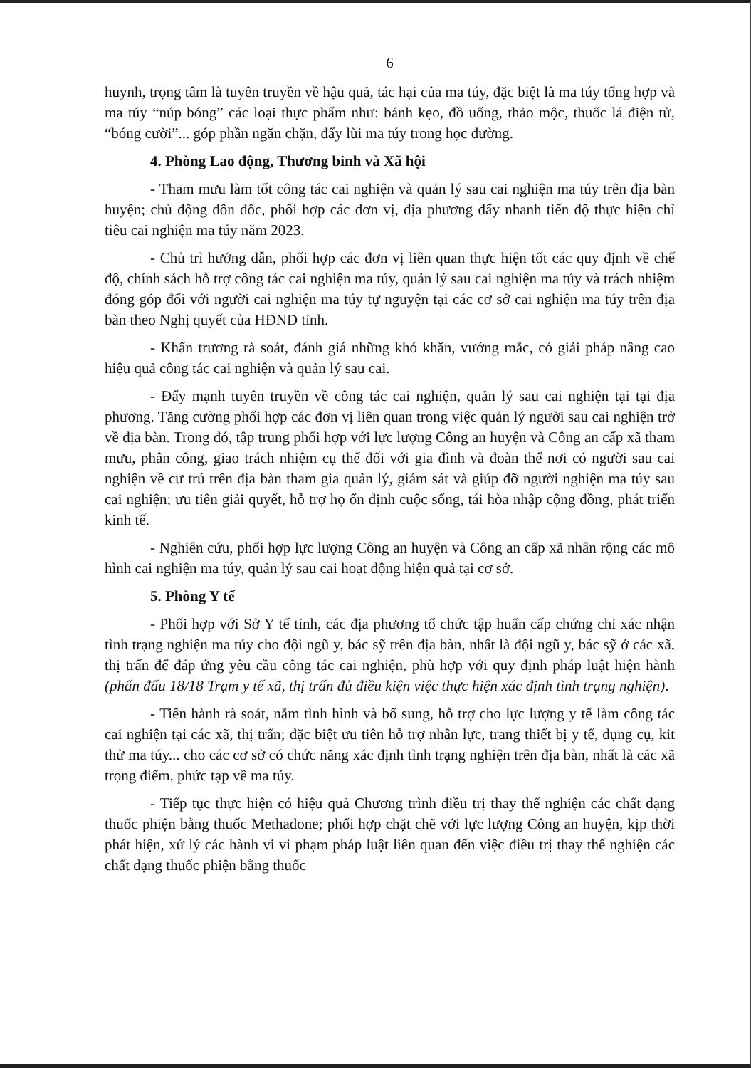6
huynh, trọng tâm là tuyên truyền về hậu quả, tác hại của ma túy, đặc biệt là ma túy tổng hợp và ma túy “núp bóng” các loại thực phẩm như: bánh kẹo, đồ uống, thảo mộc, thuốc lá điện tử, “bóng cười”... góp phần ngăn chặn, đẩy lùi ma túy trong học đường.
4. Phòng Lao động, Thương binh và Xã hội
- Tham mưu làm tốt công tác cai nghiện và quản lý sau cai nghiện ma túy trên địa bàn huyện; chủ động đôn đốc, phối hợp các đơn vị, địa phương đẩy nhanh tiến độ thực hiện chỉ tiêu cai nghiện ma túy năm 2023.
- Chủ trì hướng dẫn, phối hợp các đơn vị liên quan thực hiện tốt các quy định về chế độ, chính sách hỗ trợ công tác cai nghiện ma túy, quản lý sau cai nghiện ma túy và trách nhiệm đóng góp đối với người cai nghiện ma túy tự nguyện tại các cơ sở cai nghiện ma túy trên địa bàn theo Nghị quyết của HĐND tỉnh.
- Khẩn trương rà soát, đánh giá những khó khăn, vướng mắc, có giải pháp nâng cao hiệu quả công tác cai nghiện và quản lý sau cai.
- Đẩy mạnh tuyên truyền về công tác cai nghiện, quản lý sau cai nghiện tại tại địa phương. Tăng cường phối hợp các đơn vị liên quan trong việc quản lý người sau cai nghiện trở về địa bàn. Trong đó, tập trung phối hợp với lực lượng Công an huyện và Công an cấp xã tham mưu, phân công, giao trách nhiệm cụ thể đối với gia đình và đoàn thể nơi có người sau cai nghiện về cư trú trên địa bàn tham gia quản lý, giám sát và giúp đỡ người nghiện ma túy sau cai nghiện; ưu tiên giải quyết, hỗ trợ họ ổn định cuộc sống, tái hòa nhập cộng đồng, phát triển kinh tế.
- Nghiên cứu, phối hợp lực lượng Công an huyện và Công an cấp xã nhân rộng các mô hình cai nghiện ma túy, quản lý sau cai hoạt động hiện quả tại cơ sở.
5. Phòng Y tế
- Phối hợp với Sở Y tế tỉnh, các địa phương tổ chức tập huấn cấp chứng chỉ xác nhận tình trạng nghiện ma túy cho đội ngũ y, bác sỹ trên địa bàn, nhất là đội ngũ y, bác sỹ ở các xã, thị trấn để đáp ứng yêu cầu công tác cai nghiện, phù hợp với quy định pháp luật hiện hành (phấn đấu 18/18 Trạm y tế xã, thị trấn đủ điều kiện việc thực hiện xác định tình trạng nghiện).
- Tiến hành rà soát, nắm tình hình và bổ sung, hỗ trợ cho lực lượng y tế làm công tác cai nghiện tại các xã, thị trấn; đặc biệt ưu tiên hỗ trợ nhân lực, trang thiết bị y tế, dụng cụ, kit thử ma túy... cho các cơ sở có chức năng xác định tình trạng nghiện trên địa bàn, nhất là các xã trọng điểm, phức tạp về ma túy.
- Tiếp tục thực hiện có hiệu quả Chương trình điều trị thay thế nghiện các chất dạng thuốc phiện bằng thuốc Methadone; phối hợp chặt chẽ với lực lượng Công an huyện, kịp thời phát hiện, xử lý các hành vi vi phạm pháp luật liên quan đến việc điều trị thay thế nghiện các chất dạng thuốc phiện bằng thuốc